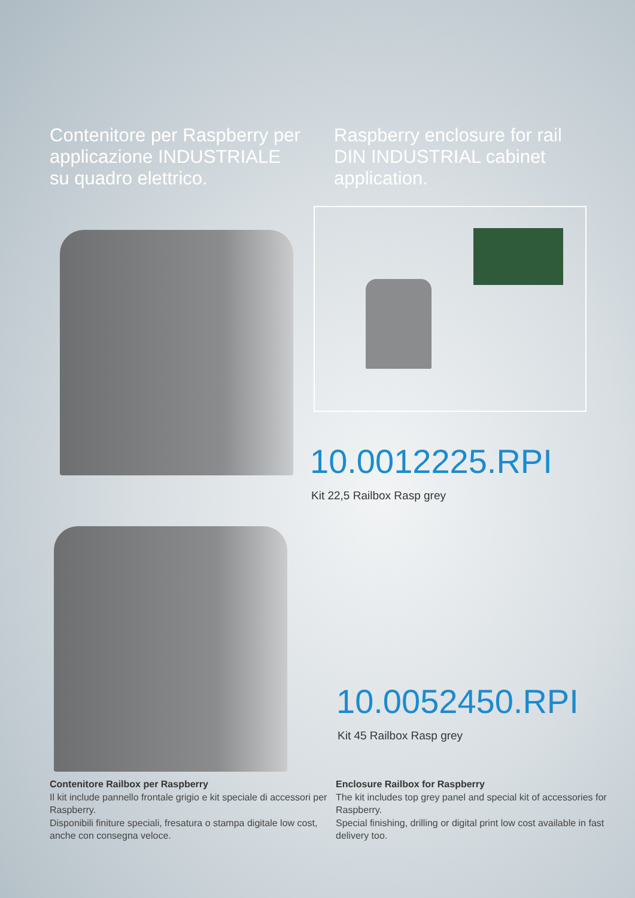Contenitore per Raspberry per
applicazione INDUSTRIALE
su quadro elettrico.
Raspberry enclosure for rail
DIN INDUSTRIAL cabinet
application.
10.0012225.RPI
Kit 22,5 Railbox Rasp grey
10.0052450.RPI
Kit 45 Railbox Rasp grey
Contenitore Railbox per Raspberry
Il kit include pannello frontale grigio e kit speciale di accessori per Raspberry.
Disponibili finiture speciali, fresatura o stampa digitale low cost, anche con consegna veloce.
Enclosure Railbox for Raspberry
The kit includes top grey panel and special kit of accessories for Raspberry.
Special finishing, drilling or digital print low cost available in fast delivery too.